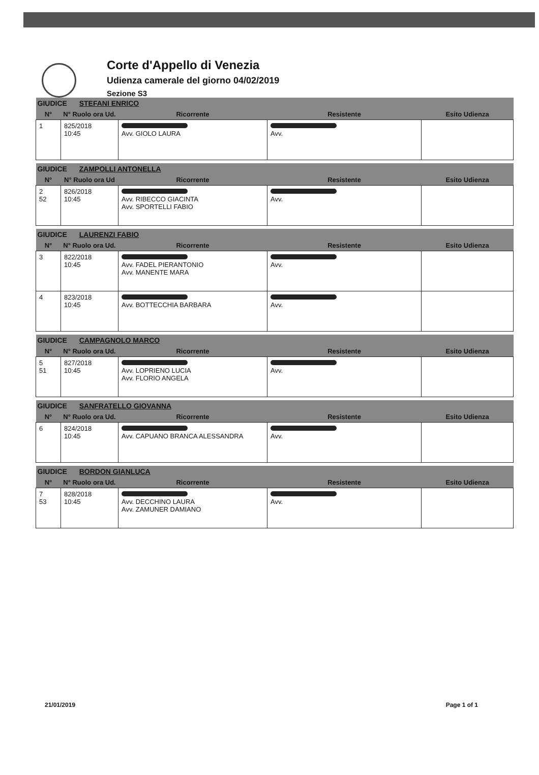Corte d'Appello di Venezia
Udienza camerale del giorno 04/02/2019
Sezione S3
| GIUDICE STEFANI ENRICO | | | | |
| --- | --- | --- | --- | --- |
| N° | N° Ruolo ora Ud. | Ricorrente | Resistente | Esito Udienza |
| 1 | 825/2018 10:45 | Avv. GIOLO LAURA | Avv. | |
| GIUDICE ZAMPOLLI ANTONELLA | | | | |
| --- | --- | --- | --- | --- |
| N° | N° Ruolo ora Ud | Ricorrente | Resistente | Esito Udienza |
| 2 52 | 826/2018 10:45 | Avv. RIBECCO GIACINTA Avv. SPORTELLI FABIO | Avv. | |
| GIUDICE LAURENZI FABIO | | | | |
| --- | --- | --- | --- | --- |
| N° | N° Ruolo ora Ud. | Ricorrente | Resistente | Esito Udienza |
| 3 | 822/2018 10:45 | Avv. FADEL PIERANTONIO Avv. MANENTE MARA | Avv. | |
| 4 | 823/2018 10:45 | Avv. BOTTECCHIA BARBARA | Avv. | |
| GIUDICE CAMPAGNOLO MARCO | | | | |
| --- | --- | --- | --- | --- |
| N° | N° Ruolo ora Ud. | Ricorrente | Resistente | Esito Udienza |
| 5 51 | 827/2018 10:45 | Avv. LOPRIENO LUCIA Avv. FLORIO ANGELA | Avv. | |
| GIUDICE SANFRATELLO GIOVANNA | | | | |
| --- | --- | --- | --- | --- |
| N° | N° Ruolo ora Ud. | Ricorrente | Resistente | Esito Udienza |
| 6 | 824/2018 10:45 | Avv. CAPUANO BRANCA ALESSANDRA | Avv. | |
| GIUDICE BORDON GIANLUCA | | | | |
| --- | --- | --- | --- | --- |
| N° | N° Ruolo ora Ud. | Ricorrente | Resistente | Esito Udienza |
| 7 53 | 828/2018 10:45 | Avv. DECCHINO LAURA Avv. ZAMUNER DAMIANO | Avv. | |
21/01/2019 Page 1 of 1